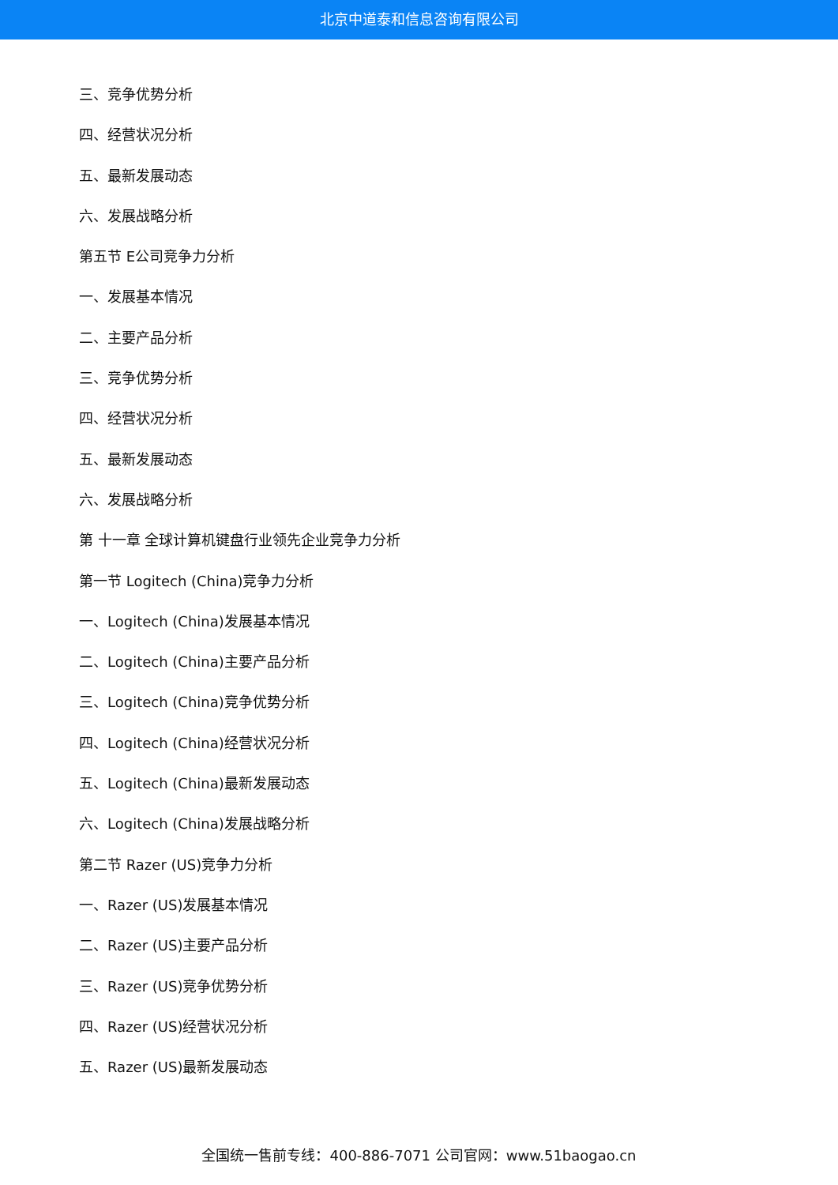北京中道泰和信息咨询有限公司
三、竞争优势分析
四、经营状况分析
五、最新发展动态
六、发展战略分析
第五节 E公司竞争力分析
一、发展基本情况
二、主要产品分析
三、竞争优势分析
四、经营状况分析
五、最新发展动态
六、发展战略分析
第 十一章 全球计算机键盘行业领先企业竞争力分析
第一节 Logitech (China)竞争力分析
一、Logitech (China)发展基本情况
二、Logitech (China)主要产品分析
三、Logitech (China)竞争优势分析
四、Logitech (China)经营状况分析
五、Logitech (China)最新发展动态
六、Logitech (China)发展战略分析
第二节 Razer (US)竞争力分析
一、Razer (US)发展基本情况
二、Razer (US)主要产品分析
三、Razer (US)竞争优势分析
四、Razer (US)经营状况分析
五、Razer (US)最新发展动态
全国统一售前专线：400-886-7071 公司官网：www.51baogao.cn